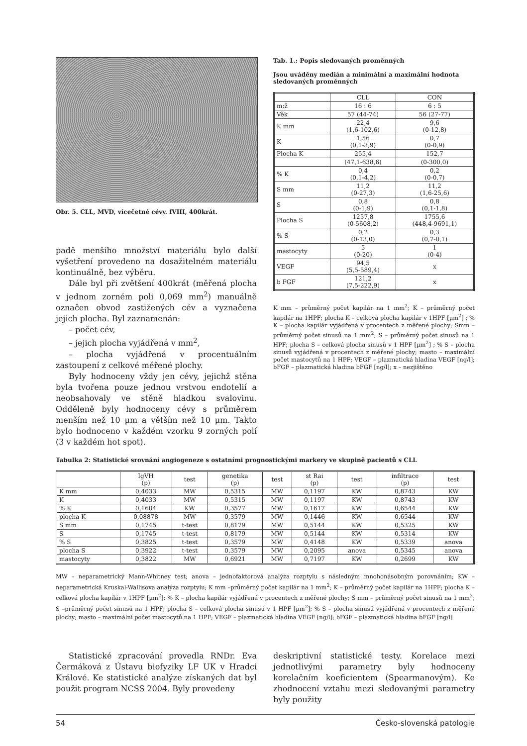Obr. 5. CLL, MVD, vícečetné cévy. fVIII, 400krát.
padě menšího množství materiálu bylo další vyšetření provedeno na dosažitelném materiálu kontinuálně, bez výběru.
Dále byl při zvětšení 400krát (měřená plocha v jednom zorném poli 0,069 mm<sup>2</sup>) manuálně označen obvod zastižených cév a vyznačena jejich plocha. Byl zaznamenán:
– počet cév,
– jejich plocha vyjádřená v mm<sup>2</sup>,
– plocha vyjádřená v procentuálním zastoupení z celkové měřené plochy.
Byly hodnoceny vždy jen cévy, jejichž stěna byla tvořena pouze jednou vrstvou endotelií a neobsahovaly ve stěně hladkou svalovinu. Odděleně byly hodnoceny cévy s průměrem menším než 10 µm a větším než 10 µm. Takto bylo hodnoceno v každém vzorku 9 zorných polí (3 v každém hot spot).
Tab. 1.: Popis sledovaných proměnných
Jsou uváděny medián a minimální a maximální hodnota sledovaných proměnných
| | CLL | CON |
| --- | --- | --- |
| m:ž | 16 : 6 | 6 : 5 |
| Věk | 57 (44-74) | 56 (27-77) |
| K mm | 22,4 (1,6-102,6) | 9,6 (0-12,8) |
| K | 1,56 (0,1-3,9) | 0,7 (0-0,9) |
| Plocha K | 255,4 | 152,7 |
| | (47,1-638,6) | (0-300,0) |
| % K | 0,4 (0,1-4,2) | 0,2 (0-0,7) |
| S mm | 11,2 (0-27,3) | 11,2 (1,6-25,6) |
| S | 0,8 (0-1,9) | 0,8 (0,1-1,8) |
| Plocha S | 1257,8 (0-5608,2) | 1755,6 (448,4-9691,1) |
| % S | 0,2 (0-13,0) | 0,3 (0,7-0,1) |
| mastocyty | 5 (0-20) | 1 (0-4) |
| VEGF | 94,5 (5,5-589,4) | x |
| b FGF | 121,2 (7,5-222,9) | x |
K mm – průměrný počet kapilár na 1 mm<sup>2</sup>; K – průměrný počet kapilár na 1HPF; plocha K – celková plocha kapilár v 1HPF [µm<sup>2</sup>] ; % K – plocha kapilár vyjádřená v procentech z měřené plochy; Smm – průměrný počet sinusů na 1 mm<sup>2</sup>; S – průměrný počet sinusů na 1 HPF; plocha S – celková plocha sinusů v 1 HPF [µm<sup>2</sup>] ; % S – plocha sinusů vyjádřená v procentech z měřené plochy; masto – maximální počet mastocytů na 1 HPF; VEGF – plazmatická hladina VEGF [ng/l]; bFGF – plazmatická hladina bFGF [ng/l]; x – nezjištěno
Tabulka 2: Statistické srovnání angiogeneze s ostatními prognostickými markery ve skupině pacientů s CLL
| | IgVH (p) | test | genetika (p) | test | st Rai (p) | test | infiltrace (p) | test |
| --- | --- | --- | --- | --- | --- | --- | --- | --- |
| K mm | 0,4033 | MW | 0,5315 | MW | 0,1197 | KW | 0,8743 | KW |
| K | 0,4033 | MW | 0,5315 | MW | 0,1197 | KW | 0,8743 | KW |
| % K | 0,1604 | KW | 0,3577 | MW | 0,1617 | KW | 0,6544 | KW |
| plocha K | 0,08878 | MW | 0,3579 | MW | 0,1446 | KW | 0,6544 | KW |
| S mm | 0,1745 | t-test | 0,8179 | MW | 0,5144 | KW | 0,5325 | KW |
| S | 0,1745 | t-test | 0,8179 | MW | 0,5144 | KW | 0,5314 | KW |
| % S | 0,3825 | t-test | 0,3579 | MW | 0,4148 | KW | 0,5339 | anova |
| plocha S | 0,3922 | t-test | 0,3579 | MW | 0,2095 | anova | 0,5345 | anova |
| mastocyty | 0,3822 | MW | 0,6921 | MW | 0,7197 | KW | 0,2699 | KW |
MW – neparametrický Mann-Whitney test; anova – jednofaktorová analýza rozptylu s následným mnohonásobným porovnáním; KW – neparametrická Kruskal-Wallisova analýza rozptylu; K mm –průměrný počet kapilár na 1 mm<sup>2</sup>; K – průměrný počet kapilár na 1HPF; plocha K – celková plocha kapilár v 1HPF [µm<sup>2</sup>]; % K – plocha kapilár vyjádřená v procentech z měřené plochy; S mm – průměrný počet sinusů na 1 mm<sup>2</sup>; S –průměrný počet sinusů na 1 HPF; plocha S – celková plocha sinusů v 1 HPF [µm<sup>2</sup>]; % S – plocha sinusů vyjádřená v procentech z měřené plochy; masto – maximální počet mastocytů na 1 HPF; VEGF – plazmatická hladina VEGF [ng/l]; bFGF – plazmatická hladina bFGF [ng/l]
Statistické zpracování provedla RNDr. Eva Čermáková z Ústavu biofyziky LF UK v Hradci Králové. Ke statistické analýze získaných dat byl použit program NCSS 2004. Byly provedeny
deskriptivní statistické testy. Korelace mezi jednotlivými parametry byly hodnoceny korelačním koeficientem (Spearmanovým). Ke zhodnocení vztahu mezi sledovanými parametry byly použity
54 Česko-slovenská patologie